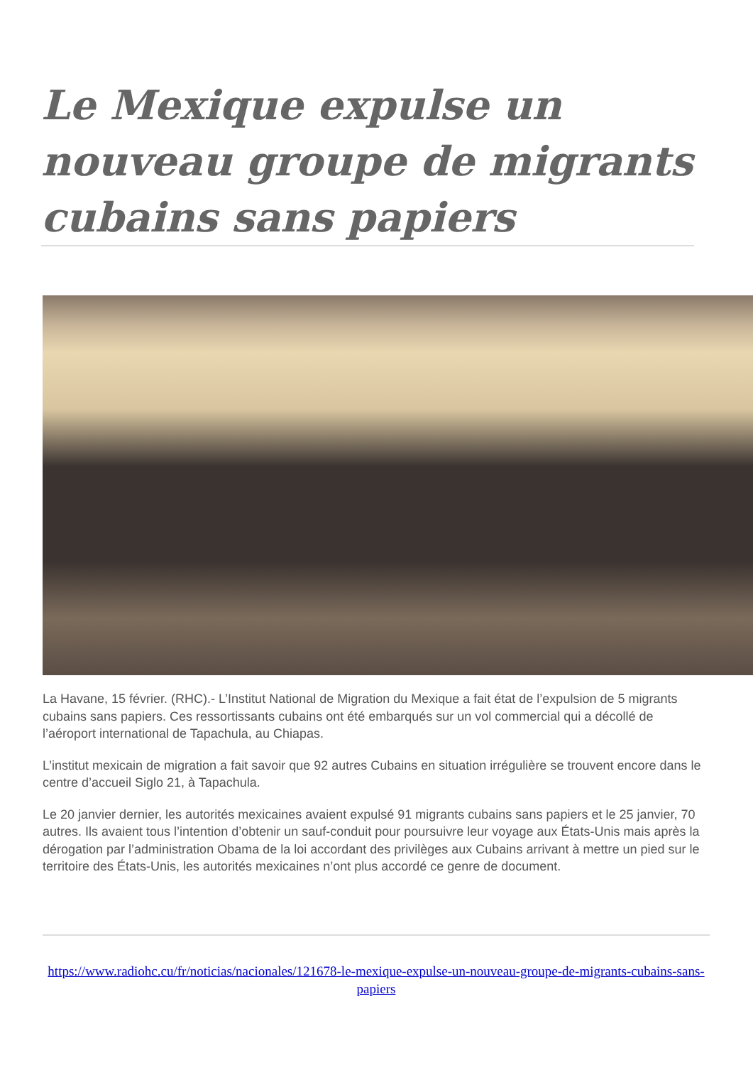Le Mexique expulse un nouveau groupe de migrants cubains sans papiers
La Havane, 15 février. (RHC).- L’Institut National de Migration du Mexique a fait état de l’expulsion de 5 migrants cubains sans papiers. Ces ressortissants cubains ont été embarqués sur un vol commercial qui a décollé de l’aéroport international de Tapachula, au Chiapas.
L’institut mexicain de migration a fait savoir que 92 autres Cubains en situation irrégulière se trouvent encore dans le centre d’accueil Siglo 21, à Tapachula.
Le 20 janvier dernier, les autorités mexicaines avaient expulsé 91 migrants cubains sans papiers et le 25 janvier, 70 autres. Ils avaient tous l’intention d’obtenir un sauf-conduit pour poursuivre leur voyage aux États-Unis mais après la dérogation par l’administration Obama de la loi accordant des privilèges aux Cubains arrivant à mettre un pied sur le territoire des États-Unis, les autorités mexicaines n’ont plus accordé ce genre de document.
https://www.radiohc.cu/fr/noticias/nacionales/121678-le-mexique-expulse-un-nouveau-groupe-de-migrants-cubains-sans-papiers